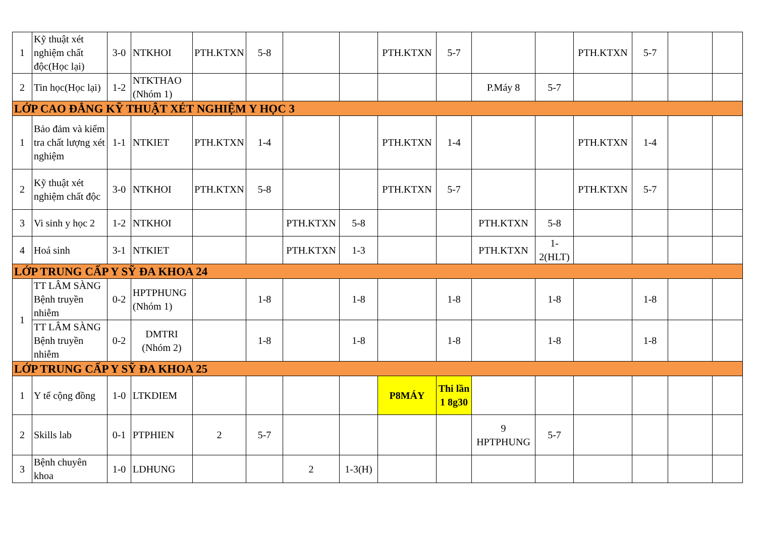| 1 | Kỹ thuật xét nghiệm chất độc(Học lại) | 3-0 | NTKHOI | PTH.KTXN | 5-8 | | | PTH.KTXN | 5-7 | | | PTH.KTXN | 5-7 | | |
| 2 | Tin học(Học lại) | 1-2 | NTKTHAO (Nhóm 1) | | | | | | | P.Máy 8 | 5-7 | | | | |
| LỚP CAO ĐẲNG KỸ THUẬT XÉT NGHIỆM Y HỌC 3 | | | | | | | | | | | | | | | |
| 1 | Bảo đảm và kiểm tra chất lượng xét nghiệm | 1-1 | NTKIET | PTH.KTXN | 1-4 | | | PTH.KTXN | 1-4 | | | PTH.KTXN | 1-4 | | |
| 2 | Kỹ thuật xét nghiệm chất độc | 3-0 | NTKHOI | PTH.KTXN | 5-8 | | | PTH.KTXN | 5-7 | | | PTH.KTXN | 5-7 | | |
| 3 | Vi sinh y học 2 | 1-2 | NTKHOI | | | PTH.KTXN | 5-8 | | | PTH.KTXN | 5-8 | | | | |
| 4 | Hoá sinh | 3-1 | NTKIET | | | PTH.KTXN | 1-3 | | | PTH.KTXN | 1-2(HLT) | | | | |
| LỚP TRUNG CẤP Y SỸ ĐA KHOA 24 | | | | | | | | | | | | | | | |
| 1 | TT LÂM SÀNG Bệnh truyền nhiễm | 0-2 | HPTPHUNG (Nhóm 1) | | 1-8 | | 1-8 | | 1-8 | | 1-8 | | 1-8 | | |
| | TT LÂM SÀNG Bệnh truyền nhiễm | 0-2 | DMTRI (Nhóm 2) | | 1-8 | | 1-8 | | 1-8 | | 1-8 | | 1-8 | | |
| LỚP TRUNG CẤP Y SỸ ĐA KHOA 25 | | | | | | | | | | | | | | | |
| 1 | Y tế cộng đồng | 1-0 | LTKDIEM | | | | | P8MÁY | Thi lần 1 8g30 | | | | | | |
| 2 | Skills lab | 0-1 | PTPHIEN | 2 | 5-7 | | | | | 9 HPTPHUNG | 5-7 | | | | |
| 3 | Bệnh chuyên khoa | 1-0 | LDHUNG | | | 2 | 1-3(H) | | | | | | | | |